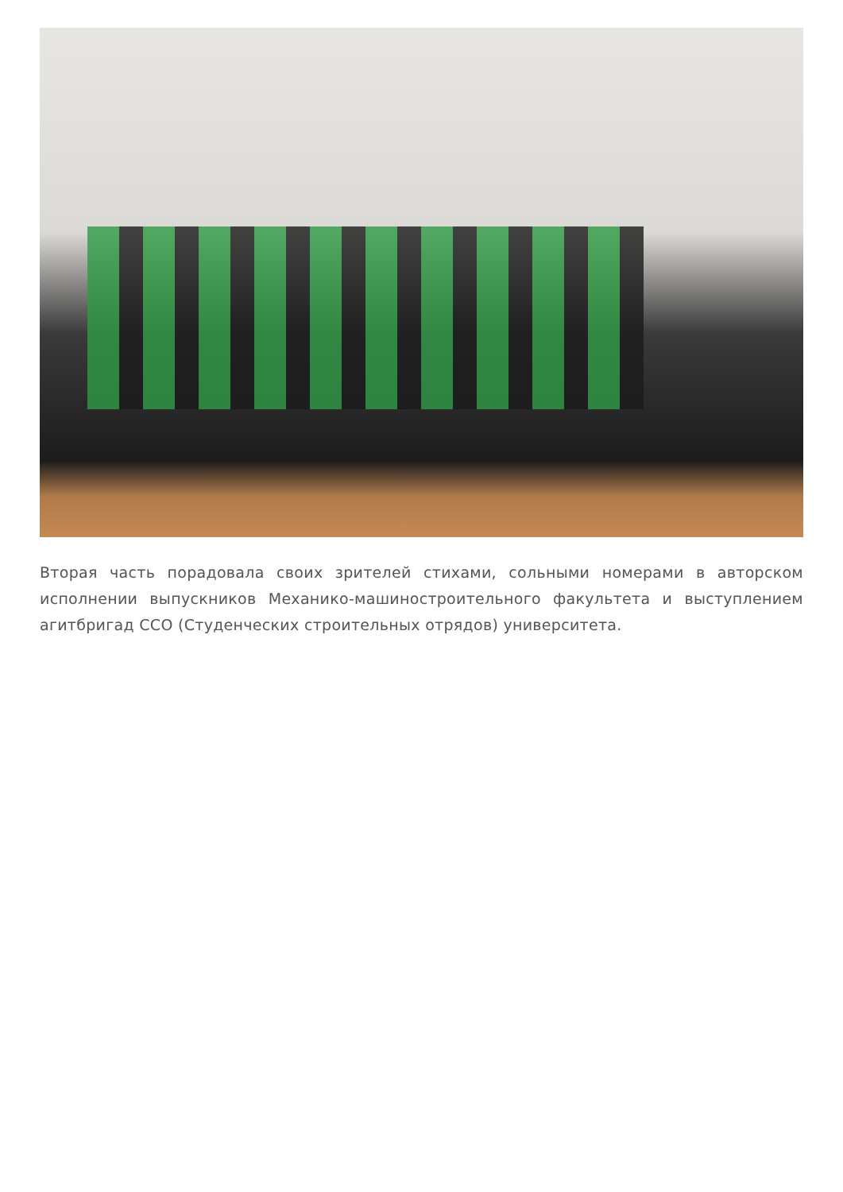Вторая часть порадовала своих зрителей стихами, сольными номерами в авторском исполнении выпускников Механико-машиностроительного факультета и выступлением агитбригад ССО (Студенческих строительных отрядов) университета.